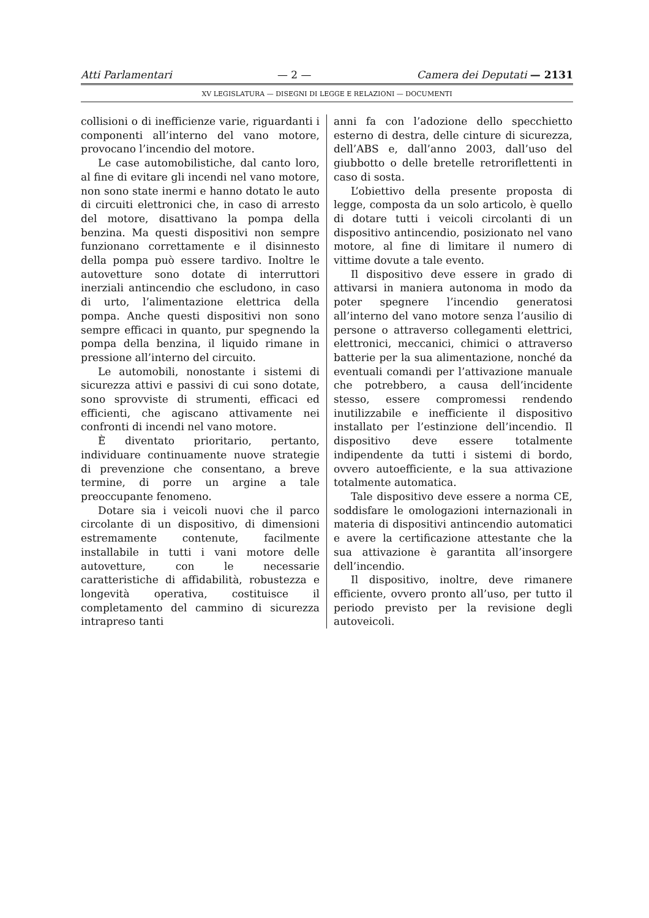Atti Parlamentari — 2 — Camera dei Deputati — 2131
XV LEGISLATURA — DISEGNI DI LEGGE E RELAZIONI — DOCUMENTI
collisioni o di inefficienze varie, riguardanti i componenti all’interno del vano motore, provocano l’incendio del motore.
Le case automobilistiche, dal canto loro, al fine di evitare gli incendi nel vano motore, non sono state inermi e hanno dotato le auto di circuiti elettronici che, in caso di arresto del motore, disattivano la pompa della benzina. Ma questi dispositivi non sempre funzionano correttamente e il disinnesto della pompa può essere tardivo. Inoltre le autovetture sono dotate di interruttori inerziali antincendio che escludono, in caso di urto, l’alimentazione elettrica della pompa. Anche questi dispositivi non sono sempre efficaci in quanto, pur spegnendo la pompa della benzina, il liquido rimane in pressione all’interno del circuito.
Le automobili, nonostante i sistemi di sicurezza attivi e passivi di cui sono dotate, sono sprovviste di strumenti, efficaci ed efficienti, che agiscano attivamente nei confronti di incendi nel vano motore.
È diventato prioritario, pertanto, individuare continuamente nuove strategie di prevenzione che consentano, a breve termine, di porre un argine a tale preoccupante fenomeno.
Dotare sia i veicoli nuovi che il parco circolante di un dispositivo, di dimensioni estremamente contenute, facilmente installabile in tutti i vani motore delle autovetture, con le necessarie caratteristiche di affidabilità, robustezza e longevità operativa, costituisce il completamento del cammino di sicurezza intrapreso tanti
anni fa con l’adozione dello specchietto esterno di destra, delle cinture di sicurezza, dell’ABS e, dall’anno 2003, dall’uso del giubbotto o delle bretelle retroriflettenti in caso di sosta.
L’obiettivo della presente proposta di legge, composta da un solo articolo, è quello di dotare tutti i veicoli circolanti di un dispositivo antincendio, posizionato nel vano motore, al fine di limitare il numero di vittime dovute a tale evento.
Il dispositivo deve essere in grado di attivarsi in maniera autonoma in modo da poter spegnere l’incendio generatosi all’interno del vano motore senza l’ausilio di persone o attraverso collegamenti elettrici, elettronici, meccanici, chimici o attraverso batterie per la sua alimentazione, nonché da eventuali comandi per l’attivazione manuale che potrebbero, a causa dell’incidente stesso, essere compromessi rendendo inutilizzabile e inefficiente il dispositivo installato per l’estinzione dell’incendio. Il dispositivo deve essere totalmente indipendente da tutti i sistemi di bordo, ovvero autoefficiente, e la sua attivazione totalmente automatica.
Tale dispositivo deve essere a norma CE, soddisfare le omologazioni internazionali in materia di dispositivi antincendio automatici e avere la certificazione attestante che la sua attivazione è garantita all’insorgere dell’incendio.
Il dispositivo, inoltre, deve rimanere efficiente, ovvero pronto all’uso, per tutto il periodo previsto per la revisione degli autoveicoli.